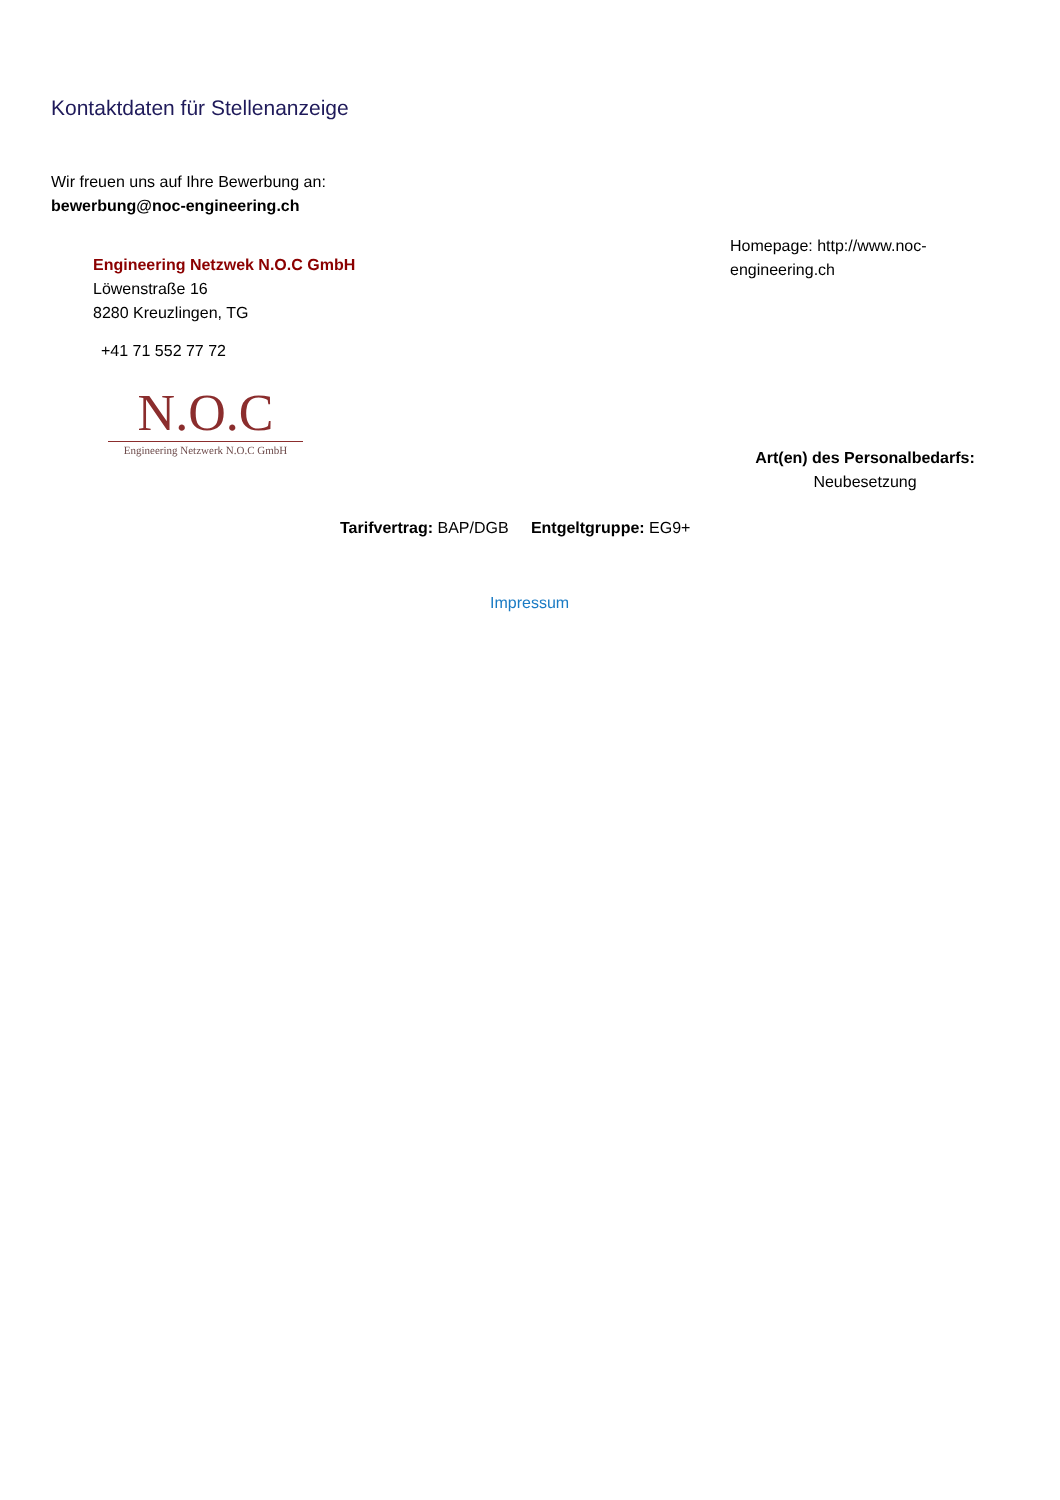Kontaktdaten für Stellenanzeige
Wir freuen uns auf Ihre Bewerbung an:
bewerbung@noc-engineering.ch
Homepage: http://www.noc-engineering.ch
Engineering Netzwek N.O.C GmbH
Löwenstraße 16
8280 Kreuzlingen, TG
+41 71 552 77 72
N.O.C
Engineering Netzwerk N.O.C GmbH
Art(en) des Personalbedarfs:
Neubesetzung
Tarifvertrag: BAP/DGB Entgeltgruppe: EG9+
Impressum